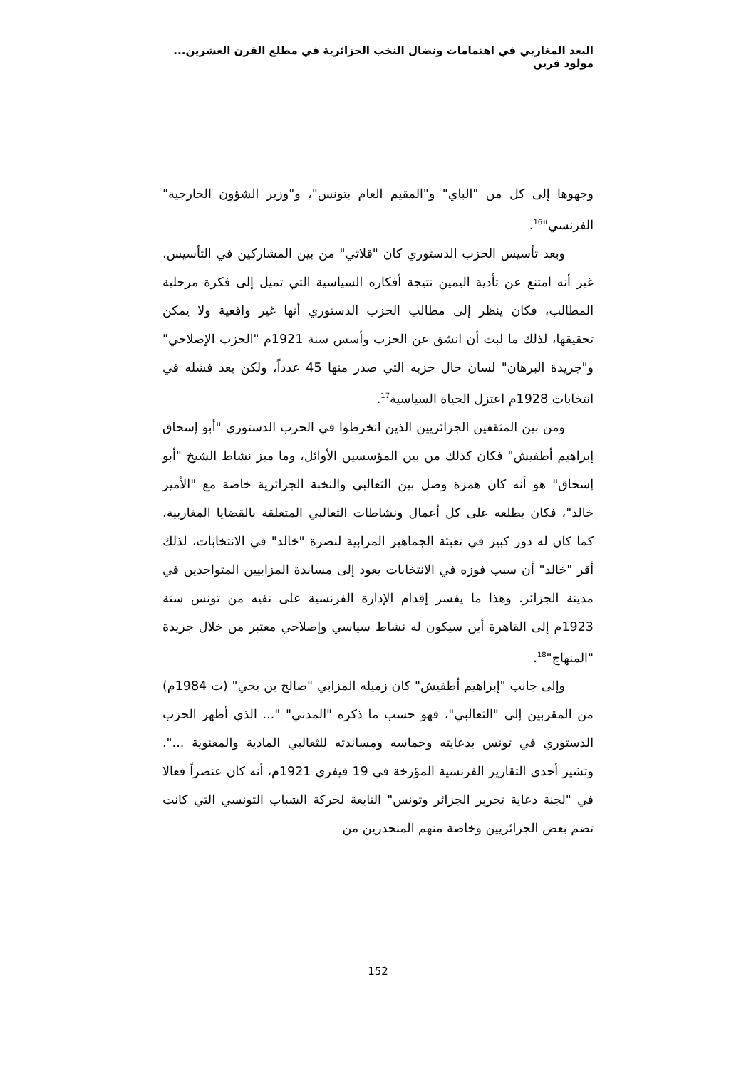البعد المغاربي في اهتمامات ونضال النخب الجزائرية في مطلع القرن العشرين... مولود قرين
وجهوها إلى كل من "الباي" و"المقيم العام بتونس"، و"وزير الشؤون الخارجية" الفرنسي"<sup>16</sup>.
وبعد تأسيس الحزب الدستوري كان "قلاتي" من بين المشاركين في التأسيس، غير أنه امتنع عن تأدية اليمين نتيجة أفكاره السياسية التي تميل إلى فكرة مرحلية المطالب، فكان ينظر إلى مطالب الحزب الدستوري أنها غير واقعية ولا يمكن تحقيقها، لذلك ما لبث أن انشق عن الحزب وأسس سنة 1921م "الحزب الإصلاحي" و"جريدة البرهان" لسان حال حزبه التي صدر منها 45 عدداً، ولكن بعد فشله في انتخابات 1928م اعتزل الحياة السياسية<sup>17</sup>.
ومن بين المثقفين الجزائريين الذين انخرطوا في الحزب الدستوري "أبو إسحاق إبراهيم أطفيش" فكان كذلك من بين المؤسسين الأوائل، وما ميز نشاط الشيخ "أبو إسحاق" هو أنه كان همزة وصل بين الثعالبي والنخبة الجزائرية خاصة مع "الأمير خالد"، فكان يطلعه على كل أعمال ونشاطات الثعالبي المتعلقة بالقضايا المغاربية، كما كان له دور كبير في تعبئة الجماهير المزابية لنصرة "خالد" في الانتخابات، لذلك أقر "خالد" أن سبب فوزه في الانتخابات يعود إلى مساندة المزابيين المتواجدين في مدينة الجزائر. وهذا ما يفسر إقدام الإدارة الفرنسية على نفيه من تونس سنة 1923م إلى القاهرة أين سيكون له نشاط سياسي وإصلاحي معتبر من خلال جريدة "المنهاج"<sup>18</sup>.
وإلى جانب "إبراهيم أطفيش" كان زميله المزابي "صالح بن يحي" (ت 1984م) من المقربين إلى "الثعالبي"، فهو حسب ما ذكره "المدني" "... الذي أظهر الحزب الدستوري في تونس بدعايته وحماسه ومساندته للثعالبي المادية والمعنوية ...". وتشير أحدى التقارير الفرنسية المؤرخة في 19 فيفري 1921م، أنه كان عنصراً فعالا في "لجنة دعاية تحرير الجزائر وتونس" التابعة لحركة الشباب التونسي التي كانت تضم بعض الجزائريين وخاصة منهم المنحدرين من
152